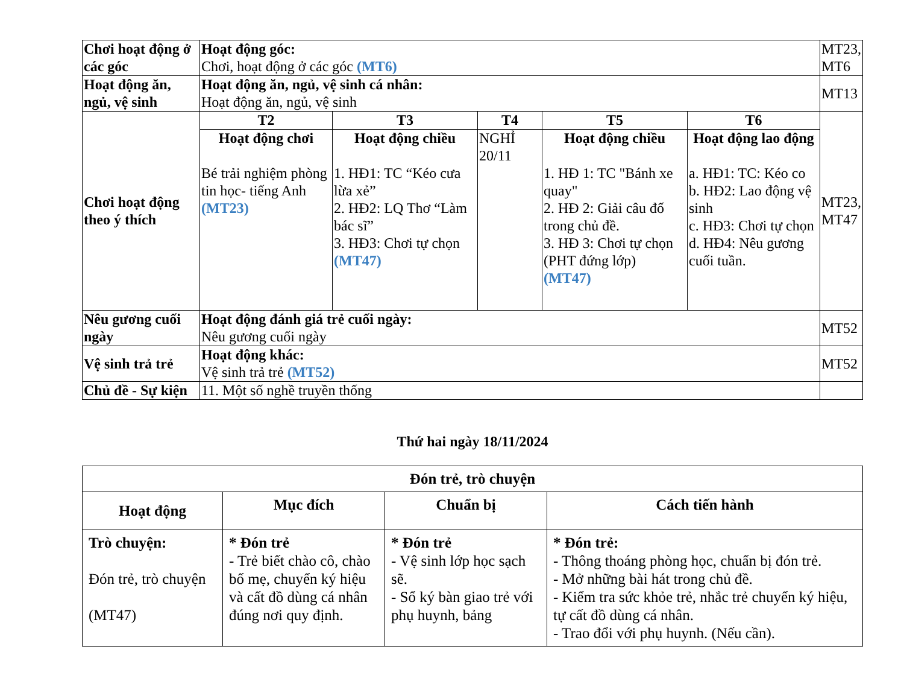| Chơi hoạt động ở các góc | Hoạt động góc: Chơi, hoạt động ở các góc (MT6) | | | | | MT23, MT6 |
| Hoạt động ăn, ngủ, vệ sinh | Hoạt động ăn, ngủ, vệ sinh cá nhân: Hoạt động ăn, ngủ, vệ sinh | | | | | MT13 |
| Chơi hoạt động theo ý thích | T2 | T3 | T4 | T5 | T6 | MT23, MT47 |
| | Hoạt động chơi Bé trải nghiệm phòng tin học- tiếng Anh (MT23) | Hoạt động chiều 1. HĐ1: TC “Kéo cưa lừa xẻ” 2. HĐ2: LQ Thơ “Làm bác sĩ” 3. HĐ3: Chơi tự chọn (MT47) | NGHỈ 20/11 | Hoạt động chiều 1. HĐ 1: TC "Bánh xe quay" 2. HĐ 2: Giải câu đố trong chủ đề. 3. HĐ 3: Chơi tự chọn (PHT đứng lớp) (MT47) | Hoạt động lao động a. HĐ1: TC: Kéo co b. HĐ2: Lao động vệ sinh c. HĐ3: Chơi tự chọn d. HĐ4: Nêu gương cuối tuần. | |
| Nêu gương cuối ngày | Hoạt động đánh giá trẻ cuối ngày: Nêu gương cuối ngày | | | | | MT52 |
| Vệ sinh trả trẻ | Hoạt động khác: Vệ sinh trả trẻ (MT52) | | | | | MT52 |
| Chủ đề - Sự kiện | 11. Một số nghề truyền thống | | | | | |
Thứ hai ngày 18/11/2024
| Đón trẻ, trò chuyện | | | |
| --- | --- | --- | --- |
| Hoạt động | Mục đích | Chuẩn bị | Cách tiến hành |
| Trò chuyện: Đón trẻ, trò chuyện (MT47) | * Đón trẻ - Trẻ biết chào cô, chào bố mẹ, chuyển ký hiệu và cất đồ dùng cá nhân đúng nơi quy định. | * Đón trẻ - Vệ sinh lớp học sạch sẽ. - Sổ ký bàn giao trẻ với phụ huynh, bảng | * Đón trẻ: - Thông thoáng phòng học, chuẩn bị đón trẻ. - Mở những bài hát trong chủ đề. - Kiểm tra sức khỏe trẻ, nhắc trẻ chuyển ký hiệu, tự cất đồ dùng cá nhân. - Trao đổi với phụ huynh. (Nếu cần). |